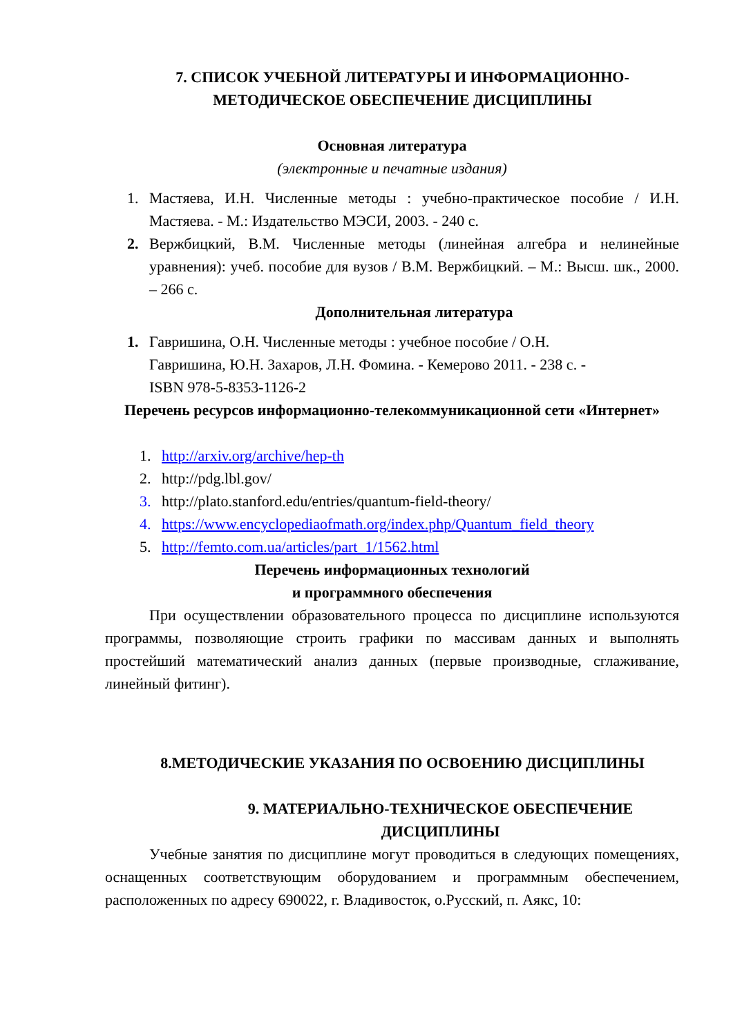7. СПИСОК УЧЕБНОЙ ЛИТЕРАТУРЫ И ИНФОРМАЦИОННО-МЕТОДИЧЕСКОЕ ОБЕСПЕЧЕНИЕ ДИСЦИПЛИНЫ
Основная литература
(электронные и печатные издания)
1. Мастяева, И.Н. Численные методы : учебно-практическое пособие / И.Н. Мастяева. - М.: Издательство МЭСИ, 2003. - 240 с.
2. Вержбицкий, В.М. Численные методы (линейная алгебра и нелинейные уравнения): учеб. пособие для вузов / В.М. Вержбицкий. – М.: Высш. шк., 2000. – 266 с.
Дополнительная литература
1. Гавришина, О.Н. Численные методы : учебное пособие / О.Н.
Гавришина, Ю.Н. Захаров, Л.Н. Фомина. - Кемерово 2011. - 238 с. -
ISBN 978-5-8353-1126-2
Перечень ресурсов информационно-телекоммуникационной сети «Интернет»
1. http://arxiv.org/archive/hep-th
2. http://pdg.lbl.gov/
3. http://plato.stanford.edu/entries/quantum-field-theory/
4. https://www.encyclopediaofmath.org/index.php/Quantum_field_theory
5. http://femto.com.ua/articles/part_1/1562.html
Перечень информационных технологий
и программного обеспечения
При осуществлении образовательного процесса по дисциплине используются программы, позволяющие строить графики по массивам данных и выполнять простейший математический анализ данных (первые производные, сглаживание, линейный фитинг).
8.МЕТОДИЧЕСКИЕ УКАЗАНИЯ ПО ОСВОЕНИЮ ДИСЦИПЛИНЫ
9. МАТЕРИАЛЬНО-ТЕХНИЧЕСКОЕ ОБЕСПЕЧЕНИЕ ДИСЦИПЛИНЫ
Учебные занятия по дисциплине могут проводиться в следующих помещениях, оснащенных соответствующим оборудованием и программным обеспечением, расположенных по адресу 690022, г. Владивосток, о.Русский, п. Аякс, 10: